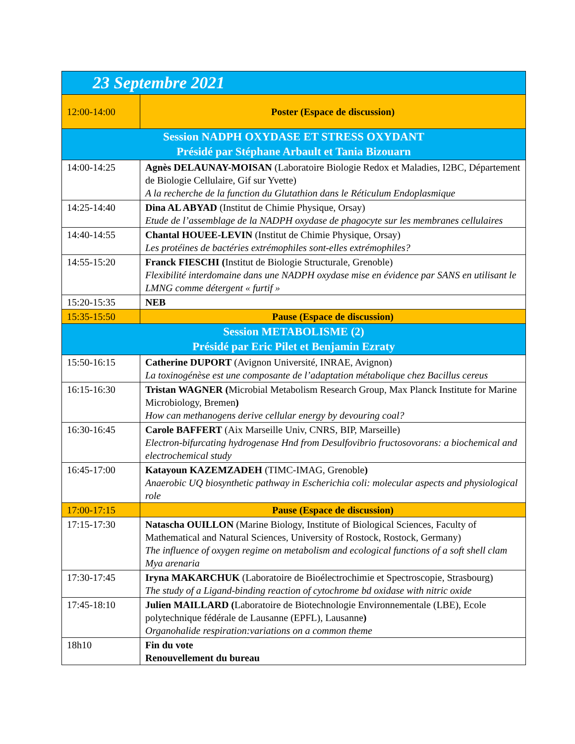| 23 Septembre 2021 | |
| 12:00-14:00 | Poster (Espace de discussion) |
| Session NADPH OXYDASE ET STRESS OXYDANT Présidé par Stéphane Arbault et Tania Bizouarn | |
| 14:00-14:25 | Agnès DELAUNAY-MOISAN (Laboratoire Biologie Redox et Maladies, I2BC, Département de Biologie Cellulaire, Gif sur Yvette) A la recherche de la function du Glutathion dans le Réticulum Endoplasmique |
| 14:25-14:40 | Dina AL ABYAD (Institut de Chimie Physique, Orsay) Etude de l’assemblage de la NADPH oxydase de phagocyte sur les membranes cellulaires |
| 14:40-14:55 | Chantal HOUEE-LEVIN (Institut de Chimie Physique, Orsay) Les protéines de bactéries extrémophiles sont-elles extrémophiles? |
| 14:55-15:20 | Franck FIESCHI ( Institut de Biologie Structurale, Grenoble) Flexibilité interdomaine dans une NADPH oxydase mise en évidence par SANS en utilisant le LMNG comme détergent « furtif » |
| 15:20-15:35 | NEB |
| 15:35-15:50 | Pause (Espace de discussion) |
| Session METABOLISME (2) Présidé par Eric Pilet et Benjamin Ezraty | |
| 15:50-16:15 | Catherine DUPORT (Avignon Université, INRAE, Avignon) La toxinogénèse est une composante de l’adaptation métabolique chez Bacillus cereus |
| 16:15-16:30 | Tristan WAGNER ( Microbial Metabolism Research Group, Max Planck Institute for Marine Microbiology, Bremen ) How can methanogens derive cellular energy by devouring coal? |
| 16:30-16:45 | Carole BAFFERT (Aix Marseille Univ, CNRS, BIP, Marseille) Electron-bifurcating hydrogenase Hnd from Desulfovibrio fructosovorans: a biochemical and electrochemical study |
| 16:45-17:00 | Katayoun KAZEMZADEH (TIMC-IMAG, Grenoble ) Anaerobic UQ biosynthetic pathway in Escherichia coli: molecular aspects and physiological role |
| 17:00-17:15 | Pause (Espace de discussion) |
| 17:15-17:30 | Natascha OUILLON (Marine Biology, Institute of Biological Sciences, Faculty of Mathematical and Natural Sciences, University of Rostock, Rostock, Germany) The influence of oxygen regime on metabolism and ecological functions of a soft shell clam Mya arenaria |
| 17:30-17:45 | Iryna MAKARCHUK (Laboratoire de Bioélectrochimie et Spectroscopie, Strasbourg) The study of a Ligand-binding reaction of cytochrome bd oxidase with nitric oxide |
| 17:45-18:10 | Julien MAILLARD ( Laboratoire de Biotechnologie Environnementale (LBE), Ecole polytechnique fédérale de Lausanne (EPFL), Lausanne ) Organohalide respiration:variations on a common theme |
| 18h10 | Fin du vote Renouvellement du bureau |